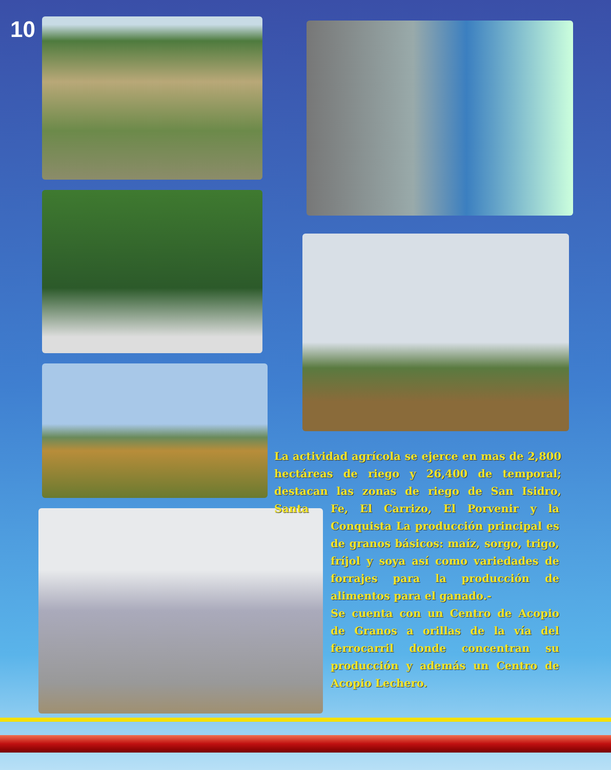10
La actividad agrícola se ejerce en mas de 2,800 hectáreas de riego y 26,400 de temporal; destacan las zonas de riego de San Isidro, Santa
Fe, El Carrizo, El Porvenir y la Conquista La producción principal es de granos básicos: maíz, sorgo, trigo, fríjol y soya así como variedades de forrajes para la producción de alimentos para el ganado.-
Se cuenta con un Centro de Acopio de Granos a orillas de la vía del ferrocarril donde concentran su producción y además un Centro de Acopio Lechero.